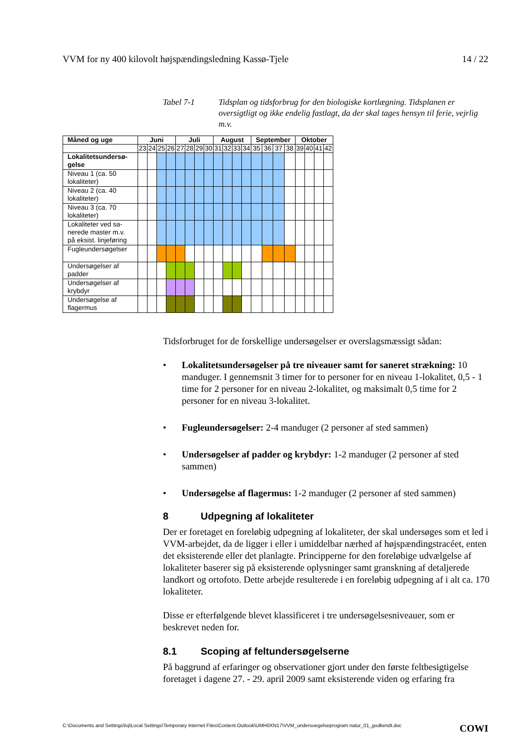VVM for ny 400 kilovolt højspændingsledning Kassø-Tjele 14 / 22
Tabel 7-1 Tidsplan og tidsforbrug for den biologiske kortlægning. Tidsplanen er oversigtligt og ikke endelig fastlagt, da der skal tages hensyn til ferie, vejrlig m.v.
| Måned og uge | Juni | | | | Juli | | | | August | | | | September | | | | Oktober | | | |
| --- | --- | --- | --- | --- | --- | --- | --- | --- | --- | --- | --- | --- | --- | --- | --- | --- | --- | --- | --- | --- |
| | 23 | 24 | 25 | 26 | 27 | 28 | 29 | 30 | 31 | 32 | 33 | 34 | 35 | 36 | 37 | 38 | 39 | 40 | 41 | 42 |
| Lokalitetsundersø-gelse | | | | | | | | | | | | | | | | | | | | |
| Niveau 1 (ca. 50 lokaliteter) | | | | | | | | | | | | | | | | | | | | |
| Niveau 2 (ca. 40 lokaliteter) | | | | | | | | | | | | | | | | | | | | |
| Niveau 3 (ca. 70 lokaliteter) | | | | | | | | | | | | | | | | | | | | |
| Lokaliteter ved sa-nerede master m.v. på eksist. linjeføring | | | | | | | | | | | | | | | | | | | | |
| Fugleundersøgelser | | | | | | | | | | | | | | | | | | | | |
| Undersøgelser af padder | | | | | | | | | | | | | | | | | | | | |
| Undersøgelser af krybdyr | | | | | | | | | | | | | | | | | | | | |
| Undersøgelse af flagermus | | | | | | | | | | | | | | | | | | | | |
Tidsforbruget for de forskellige undersøgelser er overslagsmæssigt sådan:
• Lokalitetsundersøgelser på tre niveauer samt for saneret strækning: 10 manduger. I gennemsnit 3 timer for to personer for en niveau 1-lokalitet, 0,5 - 1 time for 2 personer for en niveau 2-lokalitet, og maksimalt 0,5 time for 2 personer for en niveau 3-lokalitet.
• Fugleundersøgelser: 2-4 manduger (2 personer af sted sammen)
• Undersøgelser af padder og krybdyr: 1-2 manduger (2 personer af sted sammen)
• Undersøgelse af flagermus: 1-2 manduger (2 personer af sted sammen)
8 Udpegning af lokaliteter
Der er foretaget en foreløbig udpegning af lokaliteter, der skal undersøges som et led i VVM-arbejdet, da de ligger i eller i umiddelbar nærhed af højspændingstracéet, enten det eksisterende eller det planlagte. Principperne for den foreløbige udvælgelse af lokaliteter baserer sig på eksisterende oplysninger samt granskning af detaljerede landkort og ortofoto. Dette arbejde resulterede i en foreløbig udpegning af i alt ca. 170 lokaliteter.
Disse er efterfølgende blevet klassificeret i tre undersøgelsesniveauer, som er beskrevet neden for.
8.1 Scoping af feltundersøgelserne
På baggrund af erfaringer og observationer gjort under den første feltbesigtigelse foretaget i dagene 27. - 29. april 2009 samt eksisterende viden og erfaring fra
C:\Documents and Settings\loj\Local Settings\Temporary Internet Files\Content.Outlook\UMH0XN17\VVM_undersoegelseprogram natur_01_godkendt.doc COWI